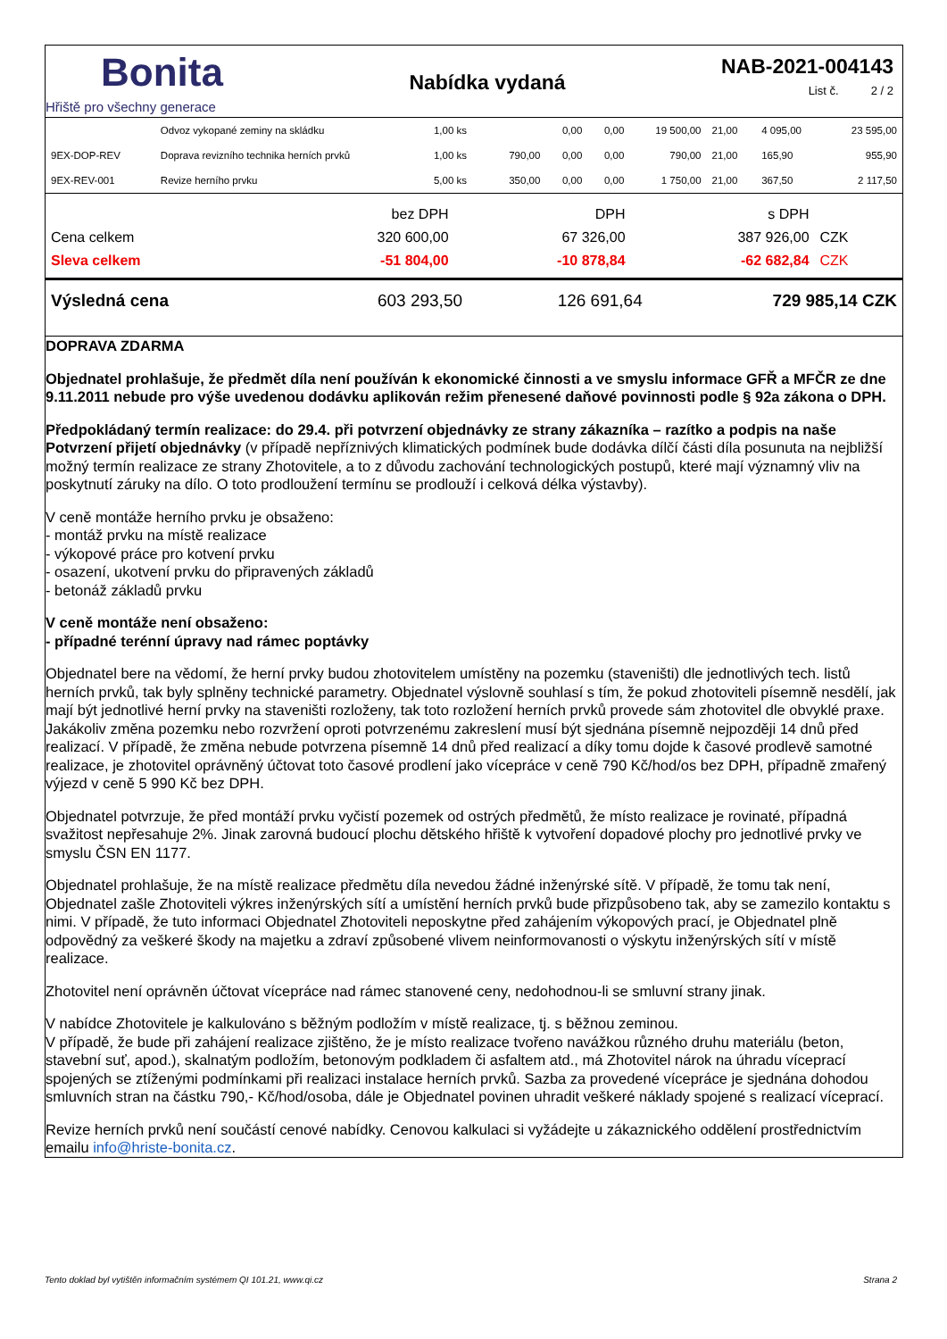Bonita
Hřiště pro všechny generace
Nabídka vydaná
NAB-2021-004143
List č. 2 / 2
| | Odvoz vykopané zeminy na skládku | 1,00 ks | | 0,00 | 0,00 | 19 500,00 | 21,00 | 4 095,00 | 23 595,00 |
| 9EX-DOP-REV | Doprava revizního technika herních prvků | 1,00 ks | 790,00 | 0,00 | 0,00 | 790,00 | 21,00 | 165,90 | 955,90 |
| 9EX-REV-001 | Revize herního prvku | 5,00 ks | 350,00 | 0,00 | 0,00 | 1 750,00 | 21,00 | 367,50 | 2 117,50 |
| | bez DPH | DPH | s DPH | |
| Cena celkem | 320 600,00 | 67 326,00 | 387 926,00 | CZK |
| Sleva celkem | -51 804,00 | -10 878,84 | -62 682,84 | CZK |
| Výsledná cena | 603 293,50 | 126 691,64 | 729 985,14 CZK |
DOPRAVA ZDARMA
Objednatel prohlašuje, že předmět díla není používán k ekonomické činnosti a ve smyslu informace GFŘ a MFČR ze dne 9.11.2011 nebude pro výše uvedenou dodávku aplikován režim přenesené daňové povinnosti podle § 92a zákona o DPH.
Předpokládaný termín realizace: do 29.4. při potvrzení objednávky ze strany zákazníka – razítko a podpis na naše Potvrzení přijetí objednávky (v případě nepříznivých klimatických podmínek bude dodávka dílčí části díla posunuta na nejbližší možný termín realizace ze strany Zhotovitele, a to z důvodu zachování technologických postupů, které mají významný vliv na poskytnutí záruky na dílo. O toto prodloužení termínu se prodlouží i celková délka výstavby).
V ceně montáže herního prvku je obsaženo:
- montáž prvku na místě realizace
- výkopové práce pro kotvení prvku
- osazení, ukotvení prvku do připravených základů
- betonáž základů prvku
V ceně montáže není obsaženo:
- případné terénní úpravy nad rámec poptávky
Objednatel bere na vědomí, že herní prvky budou zhotovitelem umístěny na pozemku (staveništi) dle jednotlivých tech. listů herních prvků, tak byly splněny technické parametry. Objednatel výslovně souhlasí s tím, že pokud zhotoviteli písemně nesdělí, jak mají být jednotlivé herní prvky na staveništi rozloženy, tak toto rozložení herních prvků provede sám zhotovitel dle obvyklé praxe. Jakákoliv změna pozemku nebo rozvržení oproti potvrzenému zakreslení musí být sjednána písemně nejpozději 14 dnů před realizací. V případě, že změna nebude potvrzena písemně 14 dnů před realizací a díky tomu dojde k časové prodlevě samotné realizace, je zhotovitel oprávněný účtovat toto časové prodlení jako vícepráce v ceně 790 Kč/hod/os bez DPH, případně zmařený výjezd v ceně 5 990 Kč bez DPH.
Objednatel potvrzuje, že před montáží prvku vyčistí pozemek od ostrých předmětů, že místo realizace je rovinaté, případná svažitost nepřesahuje 2%. Jinak zarovná budoucí plochu dětského hřiště k vytvoření dopadové plochy pro jednotlivé prvky ve smyslu ČSN EN 1177.
Objednatel prohlašuje, že na místě realizace předmětu díla nevedou žádné inženýrské sítě. V případě, že tomu tak není, Objednatel zašle Zhotoviteli výkres inženýrských sítí a umístění herních prvků bude přizpůsobeno tak, aby se zamezilo kontaktu s nimi. V případě, že tuto informaci Objednatel Zhotoviteli neposkytne před zahájením výkopových prací, je Objednatel plně odpovědný za veškeré škody na majetku a zdraví způsobené vlivem neinformovanosti o výskytu inženýrských sítí v místě realizace.
Zhotovitel není oprávněn účtovat vícepráce nad rámec stanovené ceny, nedohodnou-li se smluvní strany jinak.
V nabídce Zhotovitele je kalkulováno s běžným podložím v místě realizace, tj. s běžnou zeminou.
V případě, že bude při zahájení realizace zjištěno, že je místo realizace tvořeno navážkou různého druhu materiálu (beton, stavební suť, apod.), skalnatým podložím, betonovým podkladem či asfaltem atd., má Zhotovitel nárok na úhradu víceprací spojených se ztíženými podmínkami při realizaci instalace herních prvků. Sazba za provedené vícepráce je sjednána dohodou smluvních stran na částku 790,- Kč/hod/osoba, dále je Objednatel povinen uhradit veškeré náklady spojené s realizací víceprací.
Revize herních prvků není součástí cenové nabídky. Cenovou kalkulaci si vyžádejte u zákaznického oddělení prostřednictvím emailu info@hriste-bonita.cz.
Tento doklad byl vytištěn informačním systémem QI 101.21, www.qi.cz Strana 2